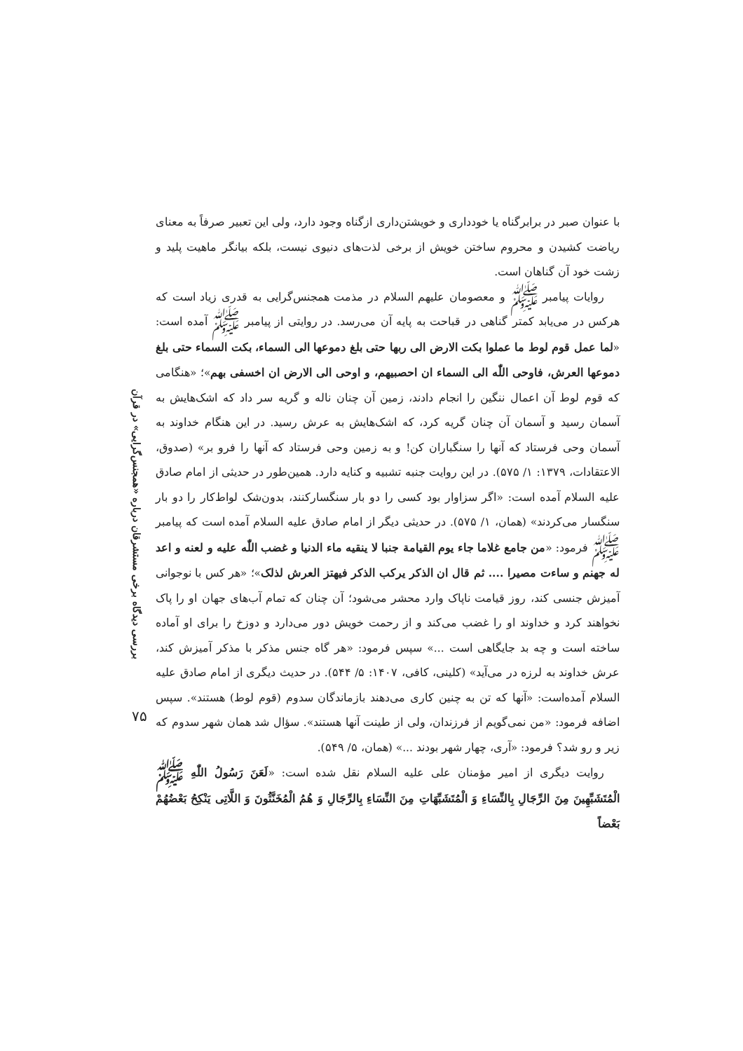با عنوان صبر در برابرگناه یا خودداری و خویشتن‌داری ازگناه وجود دارد، ولی این تعبیر صرفاً به معنای ریاضت کشیدن و محروم ساختن خویش از برخی لذت‌های دنیوی نیست، بلکه بیانگر ماهیت پلید و زشت خود آن گناهان است.
روایات پیامبر ﷺ و معصومان علیهم السلام در مذمت همجنس‌گرایی به قدری زیاد است که هرکس در می‌یابد کمتر گناهی در قباحت به پایه آن می‌رسد. در روایتی از پیامبر ﷺ آمده است: «لما عمل قوم لوط ما عملوا بکت الارض الی ربها حتی بلغ دموعها الی السماء، بکت السماء حتی بلغ دموعها العرش، فاوحی اللّٰه الی السماء ان احصبیهم، و اوحی الی الارض ان اخسفی بهم»؛ «هنگامی که قوم لوط آن اعمال ننگین را انجام دادند، زمین آن چنان ناله و گریه سر داد که اشک‌هایش به آسمان رسید و آسمان آن چنان گریه کرد، که اشک‌هایش به عرش رسید. در این هنگام خداوند به آسمان وحی فرستاد که آنها را سنگباران کن! و به زمین وحی فرستاد که آنها را فرو بر» (صدوق، الاعتقادات، ۱۳۷۹: ۱/ ۵۷۵). در این روایت جنبه تشبیه و کنایه دارد. همین‌طور در حدیثی از امام صادق علیه السلام آمده است: «اگر سزاوار بود کسی را دو بار سنگسارکنند، بدون‌شک لواط‌کار را دو بار سنگسار می‌کردند» (همان، ۱/ ۵۷۵). در حدیثی دیگر از امام صادق علیه السلام آمده است که پیامبر ﷺ فرمود: «من جامع غلاما جاء یوم القیامة جنبا لا ینقیه ماء الدنیا و غضب اللّٰه علیه و لعنه و اعد له جهنم و ساءت مصیرا .... ثم قال ان الذکر یرکب الذکر فیهتز العرش لذلک»؛ «هر کس با نوجوانی آمیزش جنسی کند، روز قیامت ناپاک وارد محشر می‌شود؛ آن چنان که تمام آب‌های جهان او را پاک نخواهند کرد و خداوند او را غضب می‌کند و از رحمت خویش دور می‌دارد و دوزخ را برای او آماده ساخته است و چه بد جایگاهی است ...» سپس فرمود: «هر گاه جنس مذکر با مذکر آمیزش کند، عرش خداوند به لرزه در می‌آید» (کلینی، کافی، ۱۴۰۷: ۵/ ۵۴۴). در حدیث دیگری از امام صادق علیه السلام آمده‌است: «آنها که تن به چنین کاری می‌دهند بازماندگان سدوم (قوم لوط) هستند». سپس اضافه فرمود: «من نمی‌گویم از فرزندان، ولی از طینت آنها هستند». سؤال شد همان شهر سدوم که زیر و رو شد؟ فرمود: «آری، چهار شهر بودند ...» (همان، ۵/ ۵۴۹).
روایت دیگری از امیر مؤمنان علی علیه السلام نقل شده است: «لَعَنَ رَسُولُ اللّٰهِ ﷺ الْمُتَشَبِّهِینَ مِنَ الرِّجَالِ بِالنِّسَاءِ وَ الْمُتَشَبِّهَاتِ مِنَ النِّسَاءِ بِالرِّجَالِ وَ هُمُ الْمُخَنَّثُونَ وَ اللَّاتِی یَنْکِحُ بَعْضُهُمْ بَعْضاً
بررسی دیدگاه برخی مستشرقان درباره «همجنس‌گرایی» در قرآن
۷۵